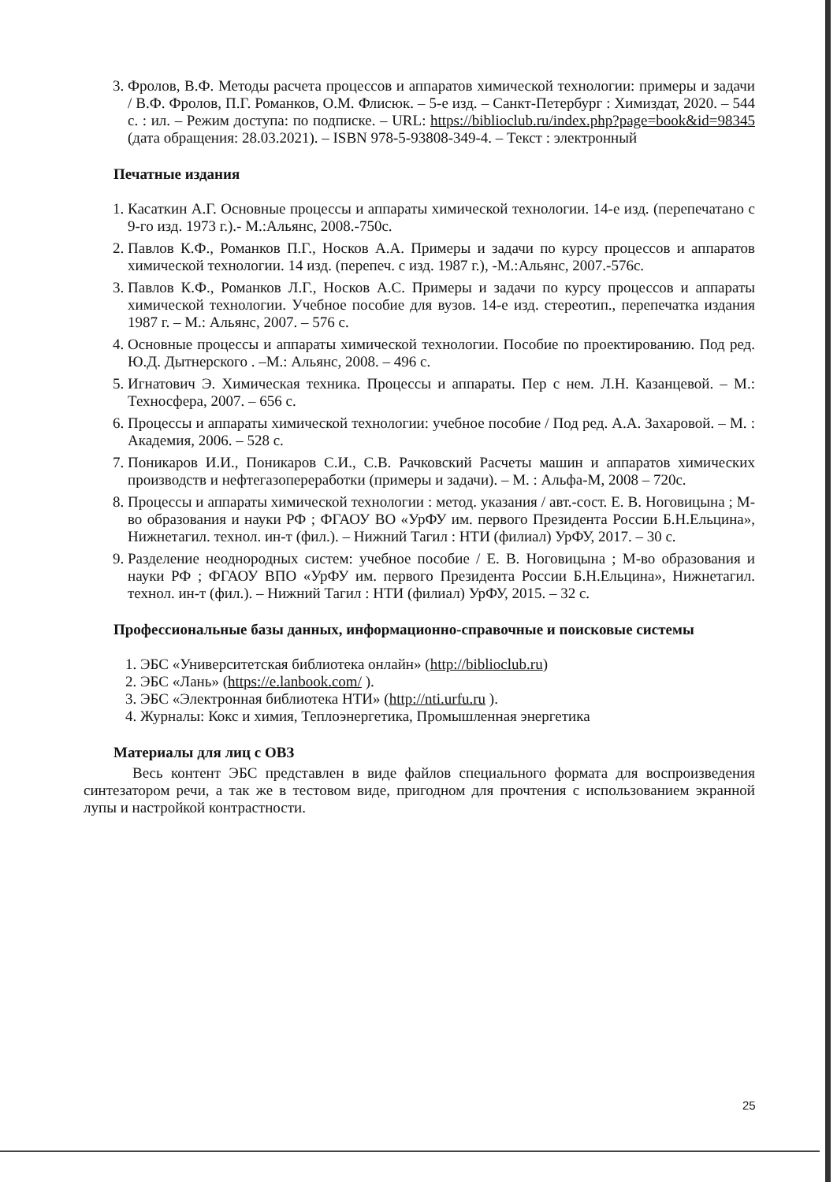3. Фролов, В.Ф. Методы расчета процессов и аппаратов химической технологии: примеры и задачи / В.Ф. Фролов, П.Г. Романков, О.М. Флисюк. – 5-е изд. – Санкт-Петербург : Химиздат, 2020. – 544 с. : ил. – Режим доступа: по подписке. – URL: https://biblioclub.ru/index.php?page=book&id=98345 (дата обращения: 28.03.2021). – ISBN 978-5-93808-349-4. – Текст : электронный
Печатные издания
1. Касаткин А.Г. Основные процессы и аппараты химической технологии. 14-е изд. (перепечатано с 9-го изд. 1973 г.).- М.:Альянс, 2008.-750с.
2. Павлов К.Ф., Романков П.Г., Носков А.А. Примеры и задачи по курсу процессов и аппаратов химической технологии. 14 изд. (перепеч. с изд. 1987 г.), -М.:Альянс, 2007.-576с.
3. Павлов К.Ф., Романков Л.Г., Носков А.С. Примеры и задачи по курсу процессов и аппараты химической технологии. Учебное пособие для вузов. 14-е изд. стереотип., перепечатка издания 1987 г. – М.: Альянс, 2007. – 576 с.
4. Основные процессы и аппараты химической технологии. Пособие по проектированию. Под ред. Ю.Д. Дытнерского . –М.: Альянс, 2008. – 496 с.
5. Игнатович Э. Химическая техника. Процессы и аппараты. Пер с нем. Л.Н. Казанцевой. – М.: Техносфера, 2007. – 656 с.
6. Процессы и аппараты химической технологии: учебное пособие / Под ред. А.А. Захаровой. – М. : Академия, 2006. – 528 с.
7. Поникаров И.И., Поникаров С.И., С.В. Рачковский Расчеты машин и аппаратов химических производств и нефтегазопереработки (примеры и задачи). – М. : Альфа-М, 2008 – 720с.
8. Процессы и аппараты химической технологии : метод. указания / авт.-сост. Е. В. Ноговицына ; М-во образования и науки РФ ; ФГАОУ ВО «УрФУ им. первого Президента России Б.Н.Ельцина», Нижнетагил. технол. ин-т (фил.). – Нижний Тагил : НТИ (филиал) УрФУ, 2017. – 30 с.
9. Разделение неоднородных систем: учебное пособие / Е. В. Ноговицына ; М-во образования и науки РФ ; ФГАОУ ВПО «УрФУ им. первого Президента России Б.Н.Ельцина», Нижнетагил. технол. ин-т (фил.). – Нижний Тагил : НТИ (филиал) УрФУ, 2015. – 32 с.
Профессиональные базы данных, информационно-справочные и поисковые системы
1. ЭБС «Университетская библиотека онлайн» (http://biblioclub.ru)
2. ЭБС «Лань» (https://e.lanbook.com/ ).
3. ЭБС «Электронная библиотека НТИ» (http://nti.urfu.ru ).
4. Журналы: Кокс и химия, Теплоэнергетика, Промышленная энергетика
Материалы для лиц с ОВЗ
Весь контент ЭБС представлен в виде файлов специального формата для воспроизведения синтезатором речи, а так же в тестовом виде, пригодном для прочтения с использованием экранной лупы и настройкой контрастности.
25